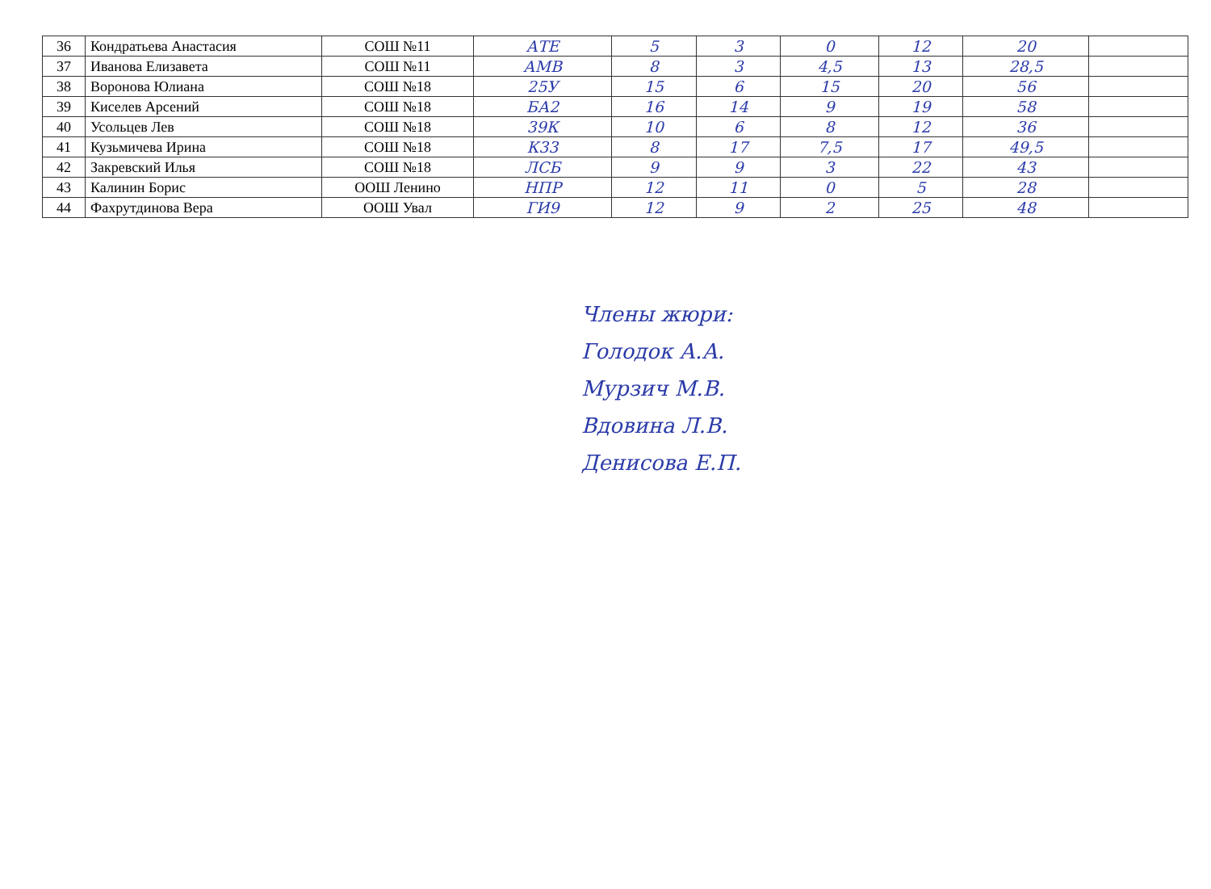| 36 | Кондратьева Анастасия | СОШ №11 | АТЕ | 5 | 3 | 0 | 12 | 20 | |
| 37 | Иванова Елизавета | СОШ №11 | АМВ | 8 | 3 | 4,5 | 13 | 28,5 | |
| 38 | Воронова Юлиана | СОШ №18 | 25У | 15 | 6 | 15 | 20 | 56 | |
| 39 | Киселев Арсений | СОШ №18 | БА2 | 16 | 14 | 9 | 19 | 58 | |
| 40 | Усольцев Лев | СОШ №18 | 39К | 10 | 6 | 8 | 12 | 36 | |
| 41 | Кузьмичева Ирина | СОШ №18 | К33 | 8 | 17 | 7,5 | 17 | 49,5 | |
| 42 | Закревский Илья | СОШ №18 | ЛСБ | 9 | 9 | 3 | 22 | 43 | |
| 43 | Калинин Борис | ООШ Ленино | НПР | 12 | 11 | 0 | 5 | 28 | |
| 44 | Фахрутдинова Вера | ООШ Увал | ГИ9 | 12 | 9 | 2 | 25 | 48 | |
Члены жюри:
Голодок А.А.
Мурзич М.В.
Вдовина Л.В.
Денисова Е.П.